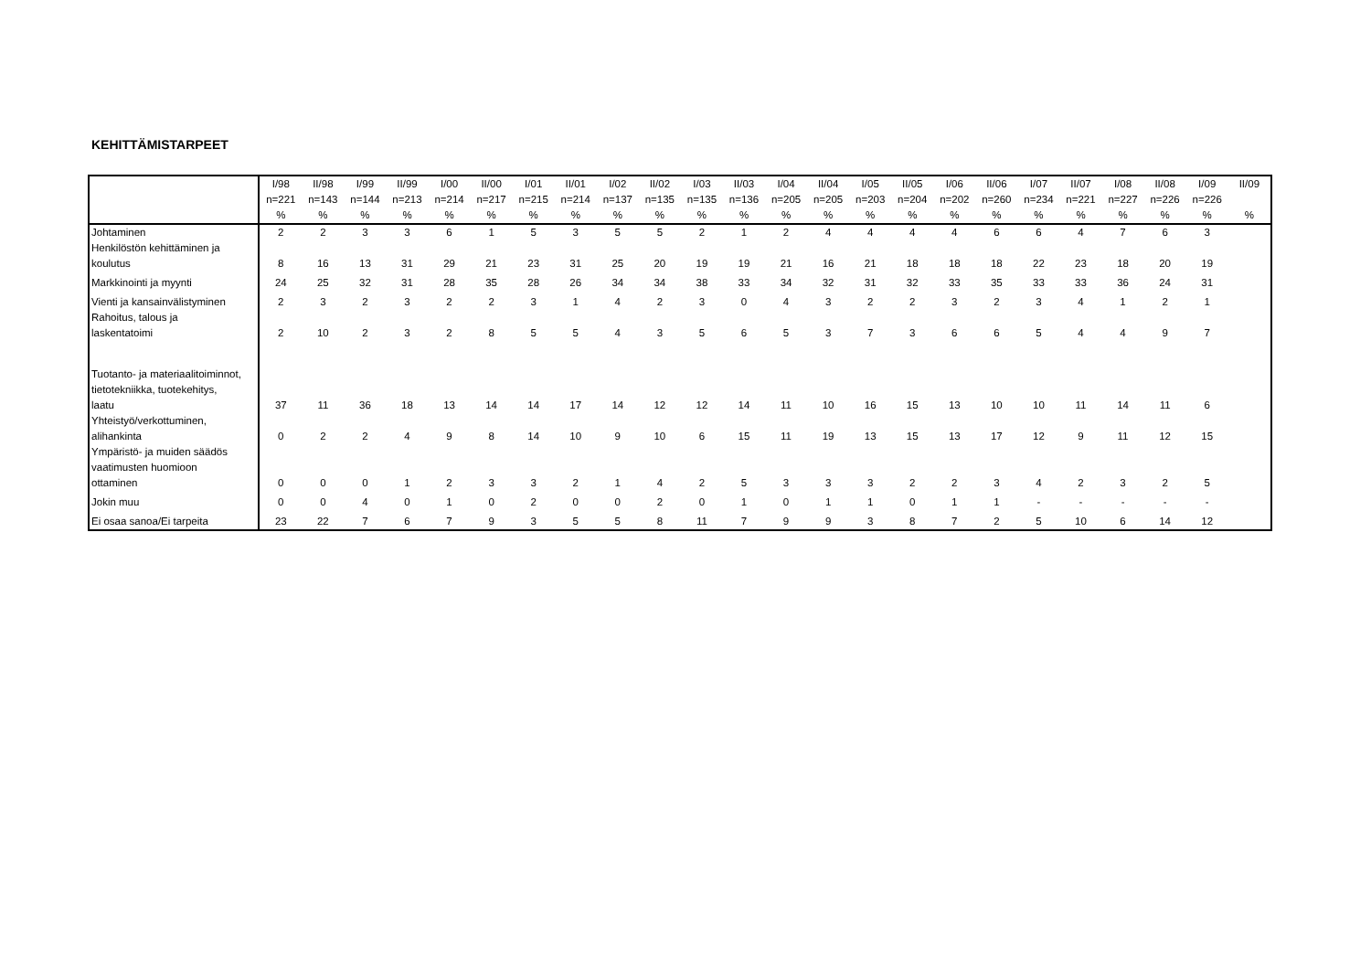KEHITTÄMISTARPEET
| | I/98 | II/98 | I/99 | II/99 | I/00 | II/00 | I/01 | II/01 | I/02 | II/02 | I/03 | II/03 | I/04 | II/04 | I/05 | II/05 | I/06 | II/06 | I/07 | II/07 | I/08 | II/08 | I/09 | II/09 |
| --- | --- | --- | --- | --- | --- | --- | --- | --- | --- | --- | --- | --- | --- | --- | --- | --- | --- | --- | --- | --- | --- | --- | --- | --- |
| | n=221 | n=143 | n=144 | n=213 | n=214 | n=217 | n=215 | n=214 | n=137 | n=135 | n=135 | n=136 | n=205 | n=205 | n=203 | n=204 | n=202 | n=260 | n=234 | n=221 | n=227 | n=226 | n=226 | |
| | % | % | % | % | % | % | % | % | % | % | % | % | % | % | % | % | % | % | % | % | % | % | % | % |
| Johtaminen | 2 | 2 | 3 | 3 | 6 | 1 | 5 | 3 | 5 | 5 | 2 | 1 | 2 | 4 | 4 | 4 | 4 | 6 | 6 | 4 | 7 | 6 | 3 | |
| Henkilöstön kehittäminen ja koulutus | 8 | 16 | 13 | 31 | 29 | 21 | 23 | 31 | 25 | 20 | 19 | 19 | 21 | 16 | 21 | 18 | 18 | 18 | 22 | 23 | 18 | 20 | 19 | |
| Markkinointi ja myynti | 24 | 25 | 32 | 31 | 28 | 35 | 28 | 26 | 34 | 34 | 38 | 33 | 34 | 32 | 31 | 32 | 33 | 35 | 33 | 33 | 36 | 24 | 31 | |
| Vienti ja kansainvälistyminen | 2 | 3 | 2 | 3 | 2 | 2 | 3 | 1 | 4 | 2 | 3 | 0 | 4 | 3 | 2 | 2 | 3 | 2 | 3 | 4 | 1 | 2 | 1 | |
| Rahoitus, talous ja laskentatoimi | 2 | 10 | 2 | 3 | 2 | 8 | 5 | 5 | 4 | 3 | 5 | 6 | 5 | 3 | 7 | 3 | 6 | 6 | 5 | 4 | 4 | 9 | 7 | |
| Tuotanto- ja materiaalitoiminnot, tietotekniikka, tuotekehitys, laatu | 37 | 11 | 36 | 18 | 13 | 14 | 14 | 17 | 14 | 12 | 12 | 14 | 11 | 10 | 16 | 15 | 13 | 10 | 10 | 11 | 14 | 11 | 6 | |
| Yhteistyö/verkottuminen, alihankinta | 0 | 2 | 2 | 4 | 9 | 8 | 14 | 10 | 9 | 10 | 6 | 15 | 11 | 19 | 13 | 15 | 13 | 17 | 12 | 9 | 11 | 12 | 15 | |
| Ympäristö- ja muiden säädös vaatimusten huomioon ottaminen | 0 | 0 | 0 | 1 | 2 | 3 | 3 | 2 | 1 | 4 | 2 | 5 | 3 | 3 | 3 | 2 | 2 | 3 | 4 | 2 | 3 | 2 | 5 | |
| Jokin muu | 0 | 0 | 4 | 0 | 1 | 0 | 2 | 0 | 0 | 2 | 0 | 1 | 0 | 1 | 1 | 0 | 1 | 1 | - | - | - | - | - | |
| Ei osaa sanoa/Ei tarpeita | 23 | 22 | 7 | 6 | 7 | 9 | 3 | 5 | 5 | 8 | 11 | 7 | 9 | 9 | 3 | 8 | 7 | 2 | 5 | 10 | 6 | 14 | 12 | |